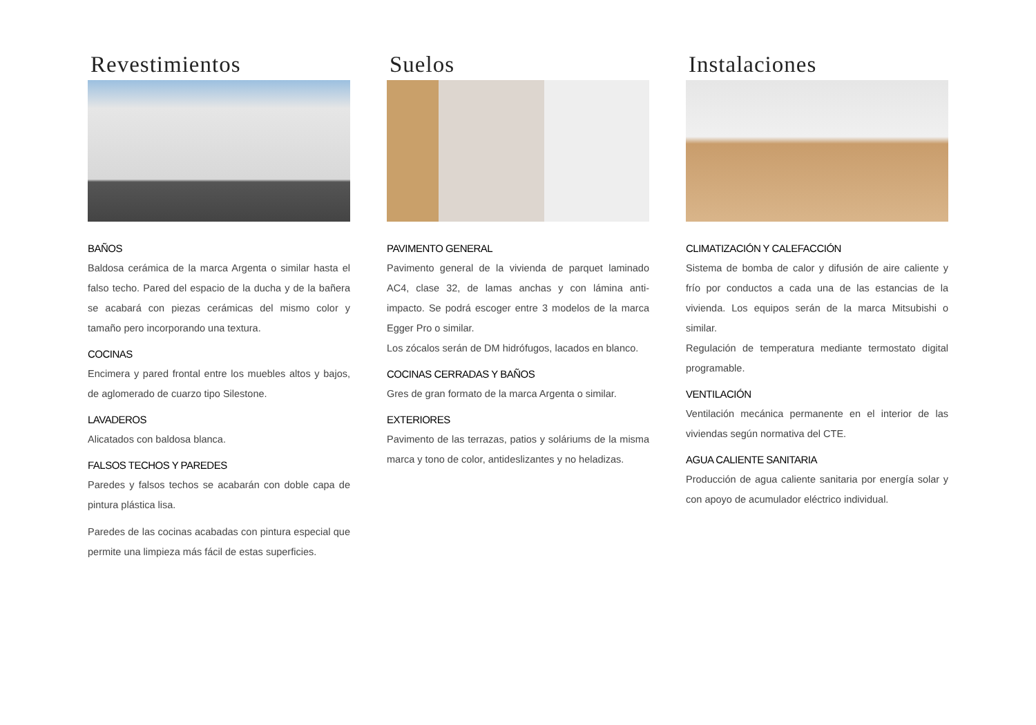Revestimientos
BAÑOS
Baldosa cerámica de la marca Argenta o similar hasta el falso techo. Pared del espacio de la ducha y de la bañera se acabará con piezas cerámicas del mismo color y tamaño pero incorporando una textura.
COCINAS
Encimera y pared frontal entre los muebles altos y bajos, de aglomerado de cuarzo tipo Silestone.
LAVADEROS
Alicatados con baldosa blanca.
FALSOS TECHOS Y PAREDES
Paredes y falsos techos se acabarán con doble capa de pintura plástica lisa.
Paredes de las cocinas acabadas con pintura especial que permite una limpieza más fácil de estas superficies.
Suelos
PAVIMENTO GENERAL
Pavimento general de la vivienda de parquet laminado AC4, clase 32, de lamas anchas y con lámina anti-impacto. Se podrá escoger entre 3 modelos de la marca Egger Pro o similar.
Los zócalos serán de DM hidrófugos, lacados en blanco.
COCINAS CERRADAS Y BAÑOS
Gres de gran formato de la marca Argenta o similar.
EXTERIORES
Pavimento de las terrazas, patios y soláriums de la misma marca y tono de color, antideslizantes y no heladizas.
Instalaciones
CLIMATIZACIÓN Y CALEFACCIÓN
Sistema de bomba de calor y difusión de aire caliente y frío por conductos a cada una de las estancias de la vivienda. Los equipos serán de la marca Mitsubishi o similar.
Regulación de temperatura mediante termostato digital programable.
VENTILACIÓN
Ventilación mecánica permanente en el interior de las viviendas según normativa del CTE.
AGUA CALIENTE SANITARIA
Producción de agua caliente sanitaria por energía solar y con apoyo de acumulador eléctrico individual.